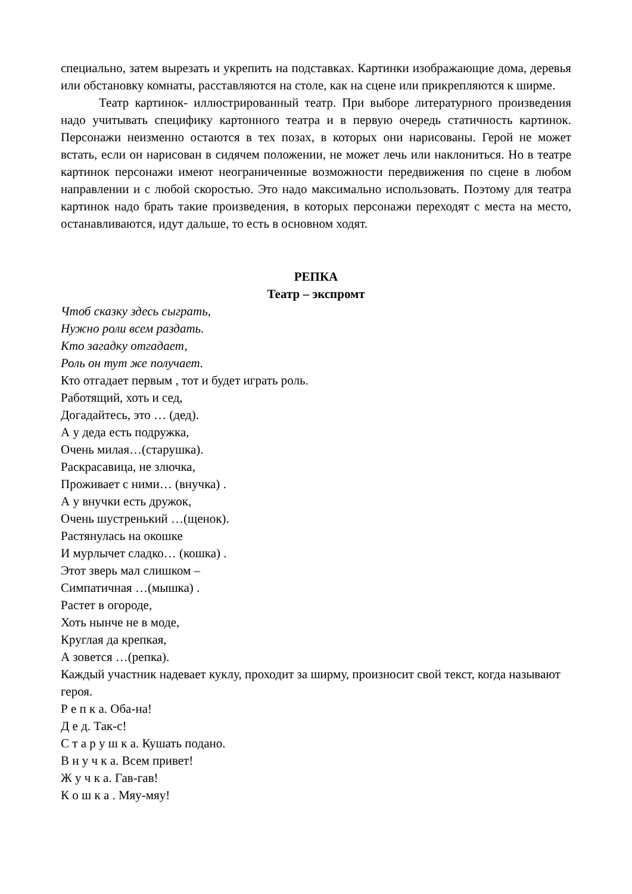специально, затем вырезать и укрепить на подставках. Картинки изображающие дома, деревья или обстановку комнаты, расставляются на столе, как на сцене или прикрепляются к ширме.
Театр картинок- иллюстрированный театр. При выборе литературного произведения надо учитывать специфику картонного театра и в первую очередь статичность картинок. Персонажи неизменно остаются в тех позах, в которых они нарисованы. Герой не может встать, если он нарисован в сидячем положении, не может лечь или наклониться. Но в театре картинок персонажи имеют неограниченные возможности передвижения по сцене в любом направлении и с любой скоростью. Это надо максимально использовать. Поэтому для театра картинок надо брать такие произведения, в которых персонажи переходят с места на место, останавливаются, идут дальше, то есть в основном ходят.
РЕПКА
Театр – экспромт
Чтоб сказку здесь сыграть,
Нужно роли всем раздать.
Кто загадку отгадает,
Роль он тут же получает.
Кто отгадает первым , тот и будет играть роль.
Работящий, хоть и сед,
Догадайтесь, это … (дед).
А у деда есть подружка,
Очень милая…(старушка).
Раскрасавица, не злючка,
Проживает с ними… (внучка) .
А у внучки есть дружок,
Очень шустренький …(щенок).
Растянулась на окошке
И мурлычет сладко… (кошка) .
Этот зверь мал слишком –
Симпатичная …(мышка) .
Растет в огороде,
Хоть нынче не в моде,
Круглая да крепкая,
А зовется …(репка).
Каждый участник надевает куклу, проходит за ширму, произносит свой текст, когда называют героя.
Р е п к а. Оба-на!
Д е д. Так-с!
С т а р у ш к а. Кушать подано.
В н у ч к а. Всем привет!
Ж у ч к а. Гав-гав!
К о ш к а . Мяу-мяу!